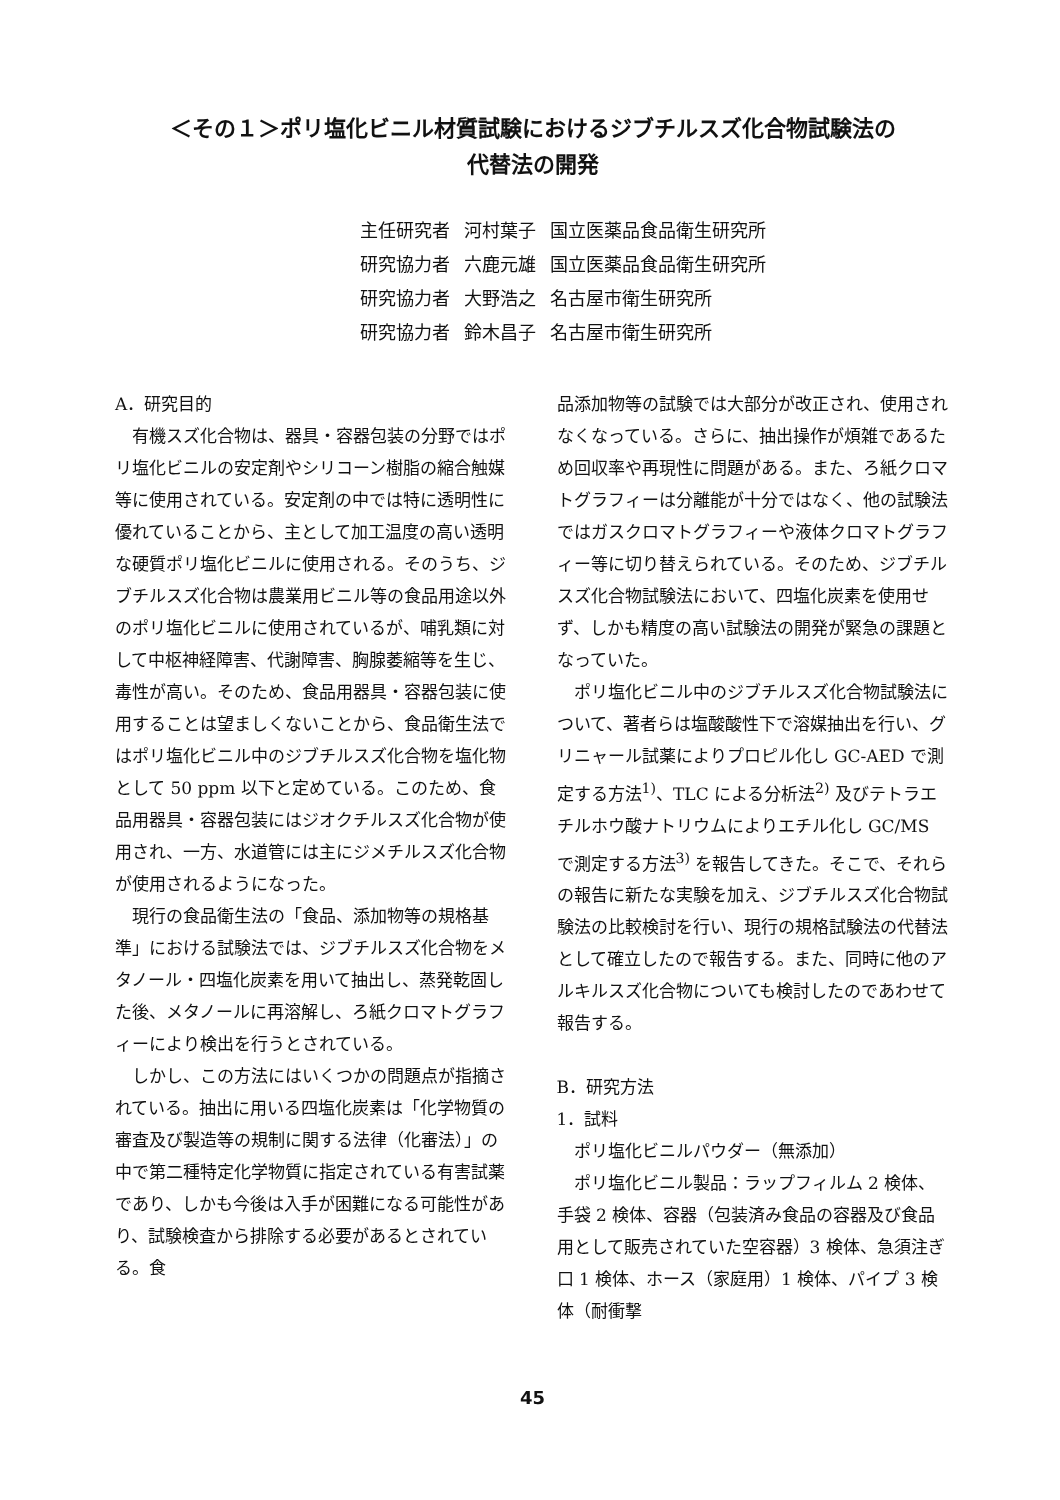＜その１＞ポリ塩化ビニル材質試験におけるジブチルスズ化合物試験法の
代替法の開発
| 主任研究者 | 河村葉子 | 国立医薬品食品衛生研究所 |
| 研究協力者 | 六鹿元雄 | 国立医薬品食品衛生研究所 |
| 研究協力者 | 大野浩之 | 名古屋市衛生研究所 |
| 研究協力者 | 鈴木昌子 | 名古屋市衛生研究所 |
A．研究目的
有機スズ化合物は、器具・容器包装の分野ではポリ塩化ビニルの安定剤やシリコーン樹脂の縮合触媒等に使用されている。安定剤の中では特に透明性に優れていることから、主として加工温度の高い透明な硬質ポリ塩化ビニルに使用される。そのうち、ジブチルスズ化合物は農業用ビニル等の食品用途以外のポリ塩化ビニルに使用されているが、哺乳類に対して中枢神経障害、代謝障害、胸腺萎縮等を生じ、毒性が高い。そのため、食品用器具・容器包装に使用することは望ましくないことから、食品衛生法ではポリ塩化ビニル中のジブチルスズ化合物を塩化物として 50 ppm 以下と定めている。このため、食品用器具・容器包装にはジオクチルスズ化合物が使用され、一方、水道管には主にジメチルスズ化合物が使用されるようになった。
現行の食品衛生法の「食品、添加物等の規格基準」における試験法では、ジブチルスズ化合物をメタノール・四塩化炭素を用いて抽出し、蒸発乾固した後、メタノールに再溶解し、ろ紙クロマトグラフィーにより検出を行うとされている。
しかし、この方法にはいくつかの問題点が指摘されている。抽出に用いる四塩化炭素は「化学物質の審査及び製造等の規制に関する法律（化審法）」の中で第二種特定化学物質に指定されている有害試薬であり、しかも今後は入手が困難になる可能性があり、試験検査から排除する必要があるとされている。食
品添加物等の試験では大部分が改正され、使用されなくなっている。さらに、抽出操作が煩雑であるため回収率や再現性に問題がある。また、ろ紙クロマトグラフィーは分離能が十分ではなく、他の試験法ではガスクロマトグラフィーや液体クロマトグラフィー等に切り替えられている。そのため、ジブチルスズ化合物試験法において、四塩化炭素を使用せず、しかも精度の高い試験法の開発が緊急の課題となっていた。
ポリ塩化ビニル中のジブチルスズ化合物試験法について、著者らは塩酸酸性下で溶媒抽出を行い、グリニャール試薬によりプロピル化し GC-AED で測定する方法<sup>1)</sup>、TLC による分析法<sup>2)</sup> 及びテトラエチルホウ酸ナトリウムによりエチル化し GC/MS で測定する方法<sup>3)</sup> を報告してきた。そこで、それらの報告に新たな実験を加え、ジブチルスズ化合物試験法の比較検討を行い、現行の規格試験法の代替法として確立したので報告する。また、同時に他のアルキルスズ化合物についても検討したのであわせて報告する。
B．研究方法
1．試料
ポリ塩化ビニルパウダー（無添加）
ポリ塩化ビニル製品：ラップフィルム 2 検体、手袋 2 検体、容器（包装済み食品の容器及び食品用として販売されていた空容器）3 検体、急須注ぎ口 1 検体、ホース（家庭用）1 検体、パイプ 3 検体（耐衝撃
45